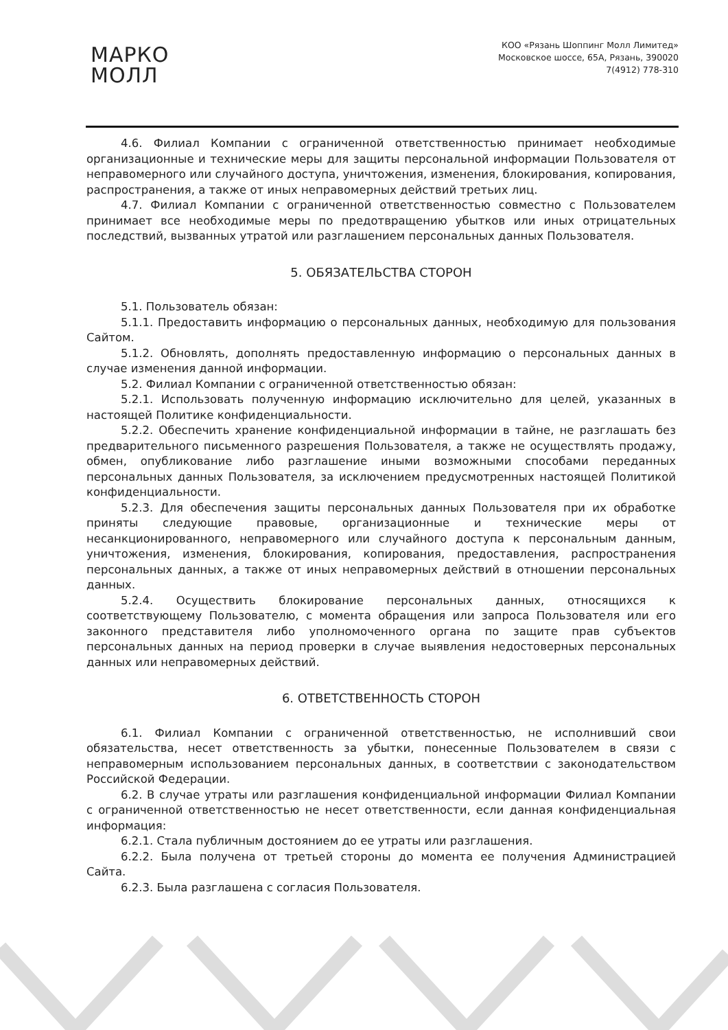МАРКО
МОЛЛ
КОО «Рязань Шоппинг Молл Лимитед»
Московское шоссе, 65А, Рязань, 390020
7(4912) 778-310
4.6. Филиал Компании с ограниченной ответственностью принимает необходимые организационные и технические меры для защиты персональной информации Пользователя от неправомерного или случайного доступа, уничтожения, изменения, блокирования, копирования, распространения, а также от иных неправомерных действий третьих лиц.
4.7. Филиал Компании с ограниченной ответственностью совместно с Пользователем принимает все необходимые меры по предотвращению убытков или иных отрицательных последствий, вызванных утратой или разглашением персональных данных Пользователя.
5. ОБЯЗАТЕЛЬСТВА СТОРОН
5.1. Пользователь обязан:
5.1.1. Предоставить информацию о персональных данных, необходимую для пользования Сайтом.
5.1.2. Обновлять, дополнять предоставленную информацию о персональных данных в случае изменения данной информации.
5.2. Филиал Компании с ограниченной ответственностью обязан:
5.2.1. Использовать полученную информацию исключительно для целей, указанных в настоящей Политике конфиденциальности.
5.2.2. Обеспечить хранение конфиденциальной информации в тайне, не разглашать без предварительного письменного разрешения Пользователя, а также не осуществлять продажу, обмен, опубликование либо разглашение иными возможными способами переданных персональных данных Пользователя, за исключением предусмотренных настоящей Политикой конфиденциальности.
5.2.3. Для обеспечения защиты персональных данных Пользователя при их обработке приняты следующие правовые, организационные и технические меры от несанкционированного, неправомерного или случайного доступа к персональным данным, уничтожения, изменения, блокирования, копирования, предоставления, распространения персональных данных, а также от иных неправомерных действий в отношении персональных данных.
5.2.4. Осуществить блокирование персональных данных, относящихся к соответствующему Пользователю, с момента обращения или запроса Пользователя или его законного представителя либо уполномоченного органа по защите прав субъектов персональных данных на период проверки в случае выявления недостоверных персональных данных или неправомерных действий.
6. ОТВЕТСТВЕННОСТЬ СТОРОН
6.1. Филиал Компании с ограниченной ответственностью, не исполнивший свои обязательства, несет ответственность за убытки, понесенные Пользователем в связи с неправомерным использованием персональных данных, в соответствии с законодательством Российской Федерации.
6.2. В случае утраты или разглашения конфиденциальной информации Филиал Компании с ограниченной ответственностью не несет ответственности, если данная конфиденциальная информация:
6.2.1. Стала публичным достоянием до ее утраты или разглашения.
6.2.2. Была получена от третьей стороны до момента ее получения Администрацией Сайта.
6.2.3. Была разглашена с согласия Пользователя.